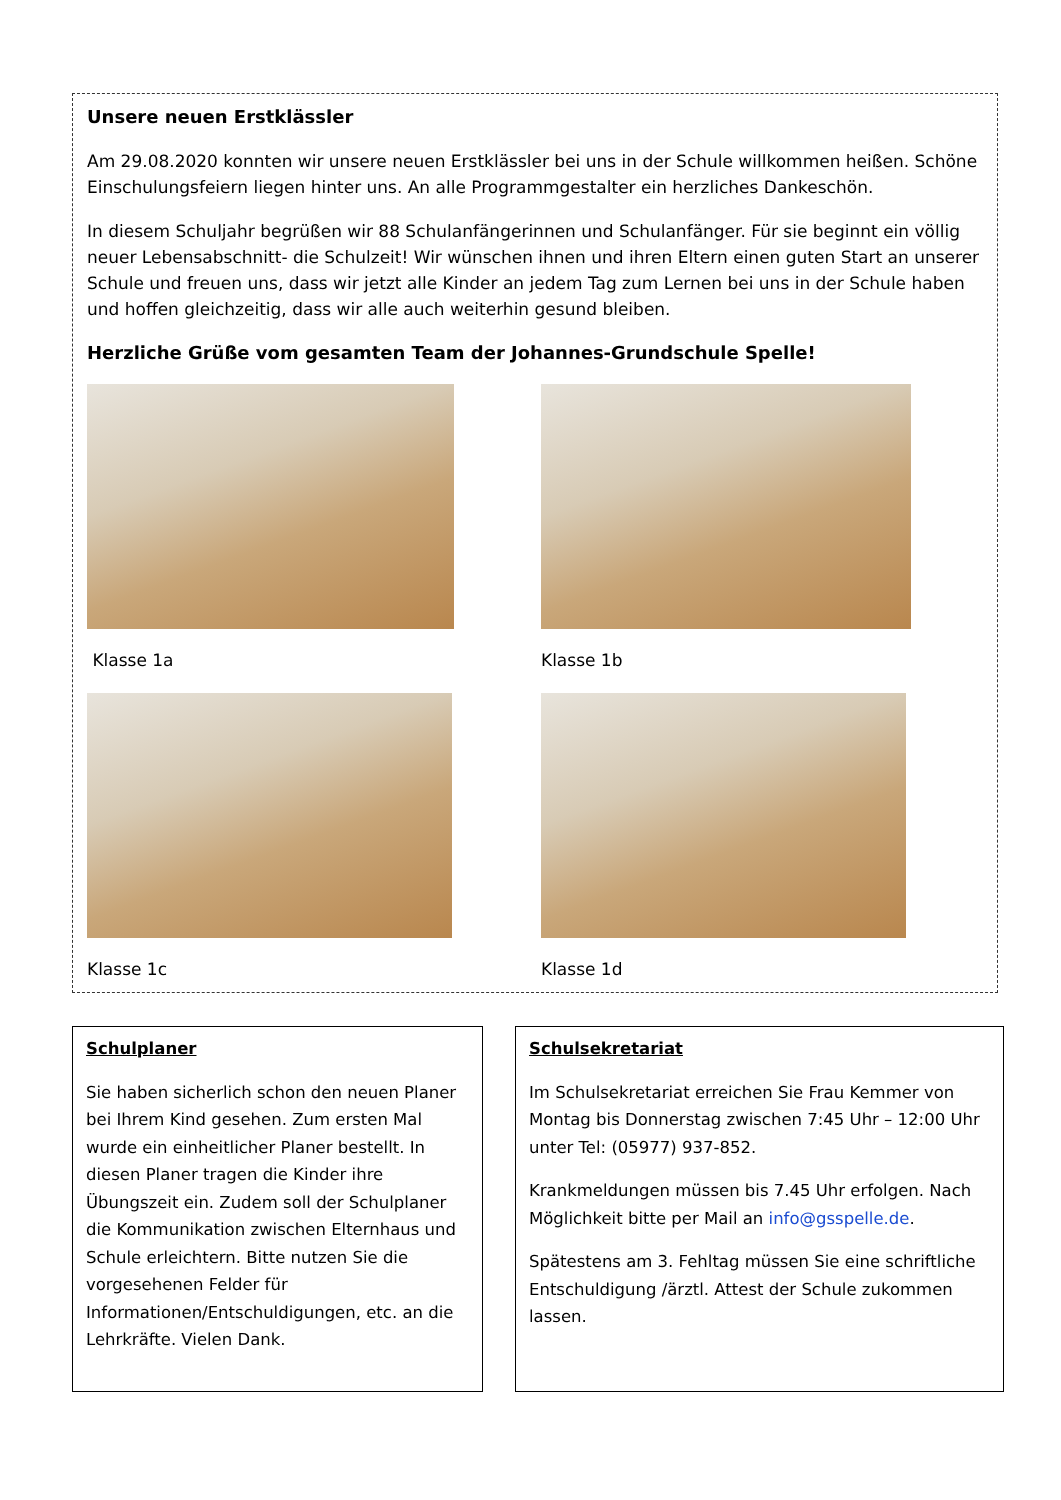Unsere neuen Erstklässler
Am 29.08.2020 konnten wir unsere neuen Erstklässler bei uns in der Schule willkommen heißen. Schöne Einschulungsfeiern liegen hinter uns. An alle Programmgestalter ein herzliches Dankeschön.
In diesem Schuljahr begrüßen wir 88 Schulanfängerinnen und Schulanfänger. Für sie beginnt ein völlig neuer Lebensabschnitt- die Schulzeit! Wir wünschen ihnen und ihren Eltern einen guten Start an unserer Schule und freuen uns, dass wir jetzt alle Kinder an jedem Tag zum Lernen bei uns in der Schule haben und hoffen gleichzeitig, dass wir alle auch weiterhin gesund bleiben.
Herzliche Grüße vom gesamten Team der Johannes-Grundschule Spelle!
Klasse 1a
Klasse 1b
Klasse 1c
Klasse 1d
Schulplaner
Sie haben sicherlich schon den neuen Planer bei Ihrem Kind gesehen. Zum ersten Mal wurde ein einheitlicher Planer bestellt. In diesen Planer tragen die Kinder ihre Übungszeit ein. Zudem soll der Schulplaner die Kommunikation zwischen Elternhaus und Schule erleichtern. Bitte nutzen Sie die vorgesehenen Felder für Informationen/Entschuldigungen, etc. an die Lehrkräfte. Vielen Dank.
Schulsekretariat
Im Schulsekretariat erreichen Sie Frau Kemmer von Montag bis Donnerstag zwischen 7:45 Uhr – 12:00 Uhr unter Tel: (05977) 937-852.
Krankmeldungen müssen bis 7.45 Uhr erfolgen. Nach Möglichkeit bitte per Mail an info@gsspelle.de.
Spätestens am 3. Fehltag müssen Sie eine schriftliche Entschuldigung /ärztl. Attest der Schule zukommen lassen.